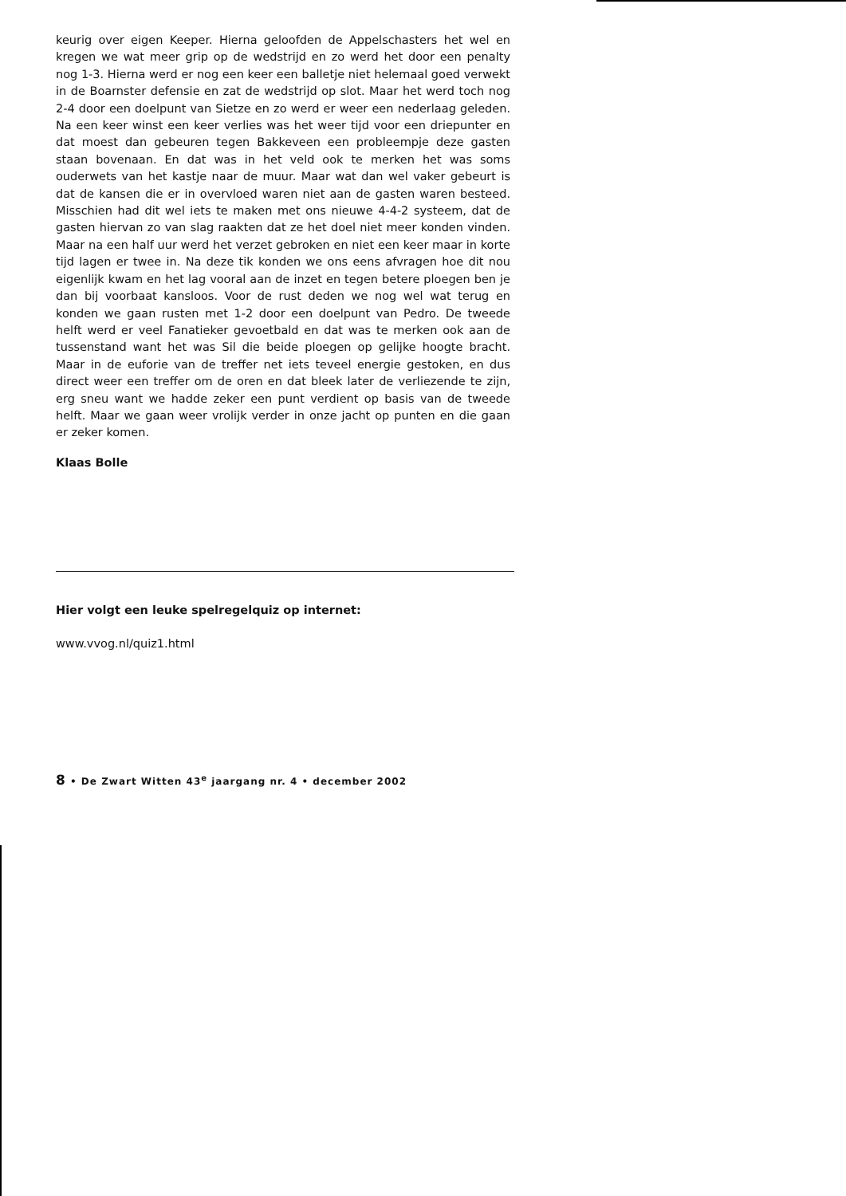keurig over eigen Keeper. Hierna geloofden de Appelschasters het wel en kregen we wat meer grip op de wedstrijd en zo werd het door een penalty nog 1-3. Hierna werd er nog een keer een balletje niet helemaal goed verwekt in de Boarnster defensie en zat de wedstrijd op slot. Maar het werd toch nog 2-4 door een doelpunt van Sietze en zo werd er weer een nederlaag geleden. Na een keer winst een keer verlies was het weer tijd voor een driepunter en dat moest dan gebeuren tegen Bakkeveen een probleempje deze gasten staan bovenaan. En dat was in het veld ook te merken het was soms ouderwets van het kastje naar de muur. Maar wat dan wel vaker gebeurt is dat de kansen die er in overvloed waren niet aan de gasten waren besteed. Misschien had dit wel iets te maken met ons nieuwe 4-4-2 systeem, dat de gasten hiervan zo van slag raakten dat ze het doel niet meer konden vinden. Maar na een half uur werd het verzet gebroken en niet een keer maar in korte tijd lagen er twee in. Na deze tik konden we ons eens afvragen hoe dit nou eigenlijk kwam en het lag vooral aan de inzet en tegen betere ploegen ben je dan bij voorbaat kansloos. Voor de rust deden we nog wel wat terug en konden we gaan rusten met 1-2 door een doelpunt van Pedro. De tweede helft werd er veel Fanatieker gevoetbald en dat was te merken ook aan de tussenstand want het was Sil die beide ploegen op gelijke hoogte bracht. Maar in de euforie van de treffer net iets teveel energie gestoken, en dus direct weer een treffer om de oren en dat bleek later de verliezende te zijn, erg sneu want we hadde zeker een punt verdient op basis van de tweede helft. Maar we gaan weer vrolijk verder in onze jacht op punten en die gaan er zeker komen.
Klaas Bolle
Hier volgt een leuke spelregelquiz op internet:
www.vvog.nl/quiz1.html
8 • De Zwart Witten 43<sup>e</sup> jaargang nr. 4 • december 2002